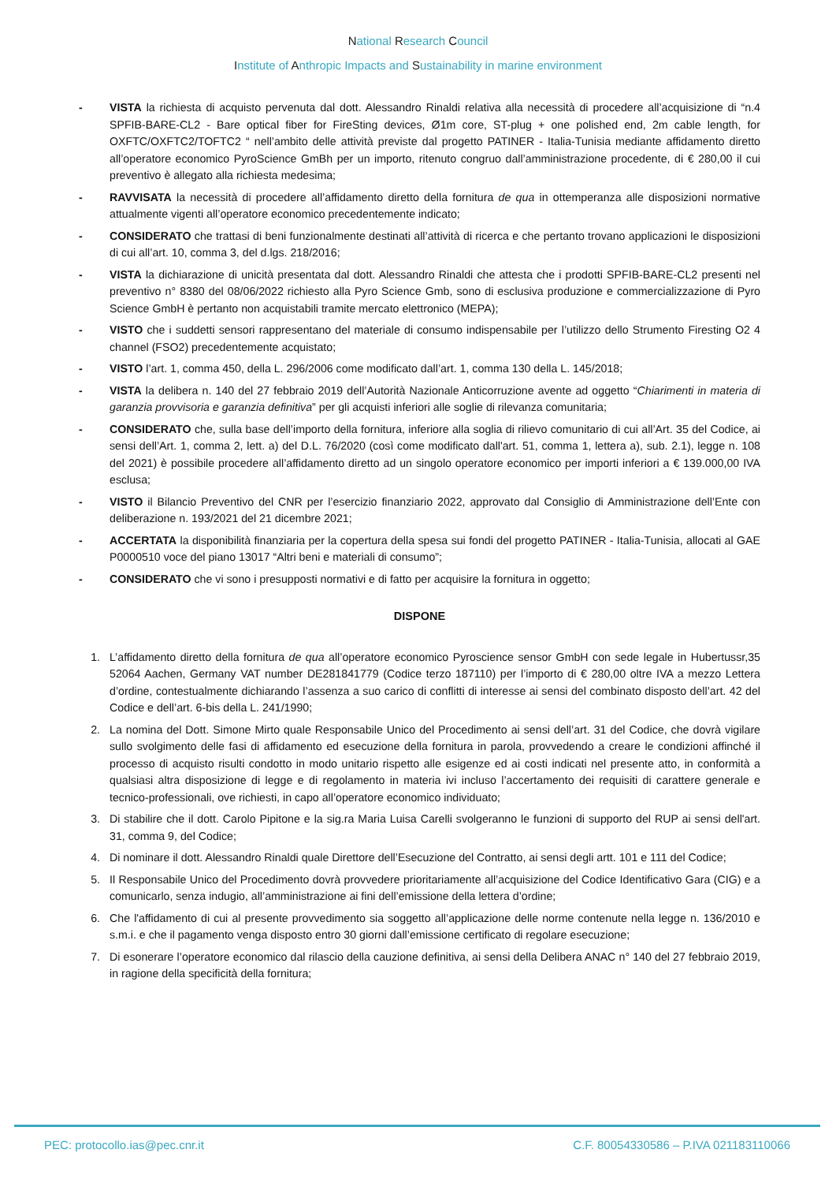National Research Council
Institute of Anthropic Impacts and Sustainability in marine environment
- VISTA la richiesta di acquisto pervenuta dal dott. Alessandro Rinaldi relativa alla necessità di procedere all’acquisizione di “n.4 SPFIB-BARE-CL2 - Bare optical fiber for FireSting devices, Ø1m core, ST-plug + one polished end, 2m cable length, for OXFTC/OXFTC2/TOFTC2 “ nell’ambito delle attività previste dal progetto PATINER - Italia-Tunisia mediante affidamento diretto all’operatore economico PyroScience GmBh per un importo, ritenuto congruo dall’amministrazione procedente, di € 280,00 il cui preventivo è allegato alla richiesta medesima;
- RAVVISATA la necessità di procedere all’affidamento diretto della fornitura de qua in ottemperanza alle disposizioni normative attualmente vigenti all’operatore economico precedentemente indicato;
- CONSIDERATO che trattasi di beni funzionalmente destinati all’attività di ricerca e che pertanto trovano applicazioni le disposizioni di cui all’art. 10, comma 3, del d.lgs. 218/2016;
- VISTA la dichiarazione di unicità presentata dal dott. Alessandro Rinaldi che attesta che i prodotti SPFIB-BARE-CL2 presenti nel preventivo n° 8380 del 08/06/2022 richiesto alla Pyro Science Gmb, sono di esclusiva produzione e commercializzazione di Pyro Science GmbH è pertanto non acquistabili tramite mercato elettronico (MEPA);
- VISTO che i suddetti sensori rappresentano del materiale di consumo indispensabile per l’utilizzo dello Strumento Firesting O2 4 channel (FSO2) precedentemente acquistato;
- VISTO l’art. 1, comma 450, della L. 296/2006 come modificato dall’art. 1, comma 130 della L. 145/2018;
- VISTA la delibera n. 140 del 27 febbraio 2019 dell’Autorità Nazionale Anticorruzione avente ad oggetto “Chiarimenti in materia di garanzia provvisoria e garanzia definitiva” per gli acquisti inferiori alle soglie di rilevanza comunitaria;
- CONSIDERATO che, sulla base dell’importo della fornitura, inferiore alla soglia di rilievo comunitario di cui all’Art. 35 del Codice, ai sensi dell’Art. 1, comma 2, lett. a) del D.L. 76/2020 (così come modificato dall'art. 51, comma 1, lettera a), sub. 2.1), legge n. 108 del 2021) è possibile procedere all’affidamento diretto ad un singolo operatore economico per importi inferiori a € 139.000,00 IVA esclusa;
- VISTO il Bilancio Preventivo del CNR per l’esercizio finanziario 2022, approvato dal Consiglio di Amministrazione dell’Ente con deliberazione n. 193/2021 del 21 dicembre 2021;
- ACCERTATA la disponibilità finanziaria per la copertura della spesa sui fondi del progetto PATINER - Italia-Tunisia, allocati al GAE P0000510 voce del piano 13017 “Altri beni e materiali di consumo”;
- CONSIDERATO che vi sono i presupposti normativi e di fatto per acquisire la fornitura in oggetto;
DISPONE
1. L’affidamento diretto della fornitura de qua all’operatore economico Pyroscience sensor GmbH con sede legale in Hubertussr,35 52064 Aachen, Germany VAT number DE281841779 (Codice terzo 187110) per l’importo di € 280,00 oltre IVA a mezzo Lettera d’ordine, contestualmente dichiarando l’assenza a suo carico di conflitti di interesse ai sensi del combinato disposto dell’art. 42 del Codice e dell’art. 6-bis della L. 241/1990;
2. La nomina del Dott. Simone Mirto quale Responsabile Unico del Procedimento ai sensi dell’art. 31 del Codice, che dovrà vigilare sullo svolgimento delle fasi di affidamento ed esecuzione della fornitura in parola, provvedendo a creare le condizioni affinché il processo di acquisto risulti condotto in modo unitario rispetto alle esigenze ed ai costi indicati nel presente atto, in conformità a qualsiasi altra disposizione di legge e di regolamento in materia ivi incluso l’accertamento dei requisiti di carattere generale e tecnico-professionali, ove richiesti, in capo all’operatore economico individuato;
3. Di stabilire che il dott. Carolo Pipitone e la sig.ra Maria Luisa Carelli svolgeranno le funzioni di supporto del RUP ai sensi dell'art. 31, comma 9, del Codice;
4. Di nominare il dott. Alessandro Rinaldi quale Direttore dell’Esecuzione del Contratto, ai sensi degli artt. 101 e 111 del Codice;
5. Il Responsabile Unico del Procedimento dovrà provvedere prioritariamente all’acquisizione del Codice Identificativo Gara (CIG) e a comunicarlo, senza indugio, all’amministrazione ai fini dell’emissione della lettera d’ordine;
6. Che l'affidamento di cui al presente provvedimento sia soggetto all’applicazione delle norme contenute nella legge n. 136/2010 e s.m.i. e che il pagamento venga disposto entro 30 giorni dall’emissione certificato di regolare esecuzione;
7. Di esonerare l’operatore economico dal rilascio della cauzione definitiva, ai sensi della Delibera ANAC n° 140 del 27 febbraio 2019, in ragione della specificità della fornitura;
PEC: protocollo.ias@pec.cnr.it C.F. 80054330586 – P.IVA 021183110066